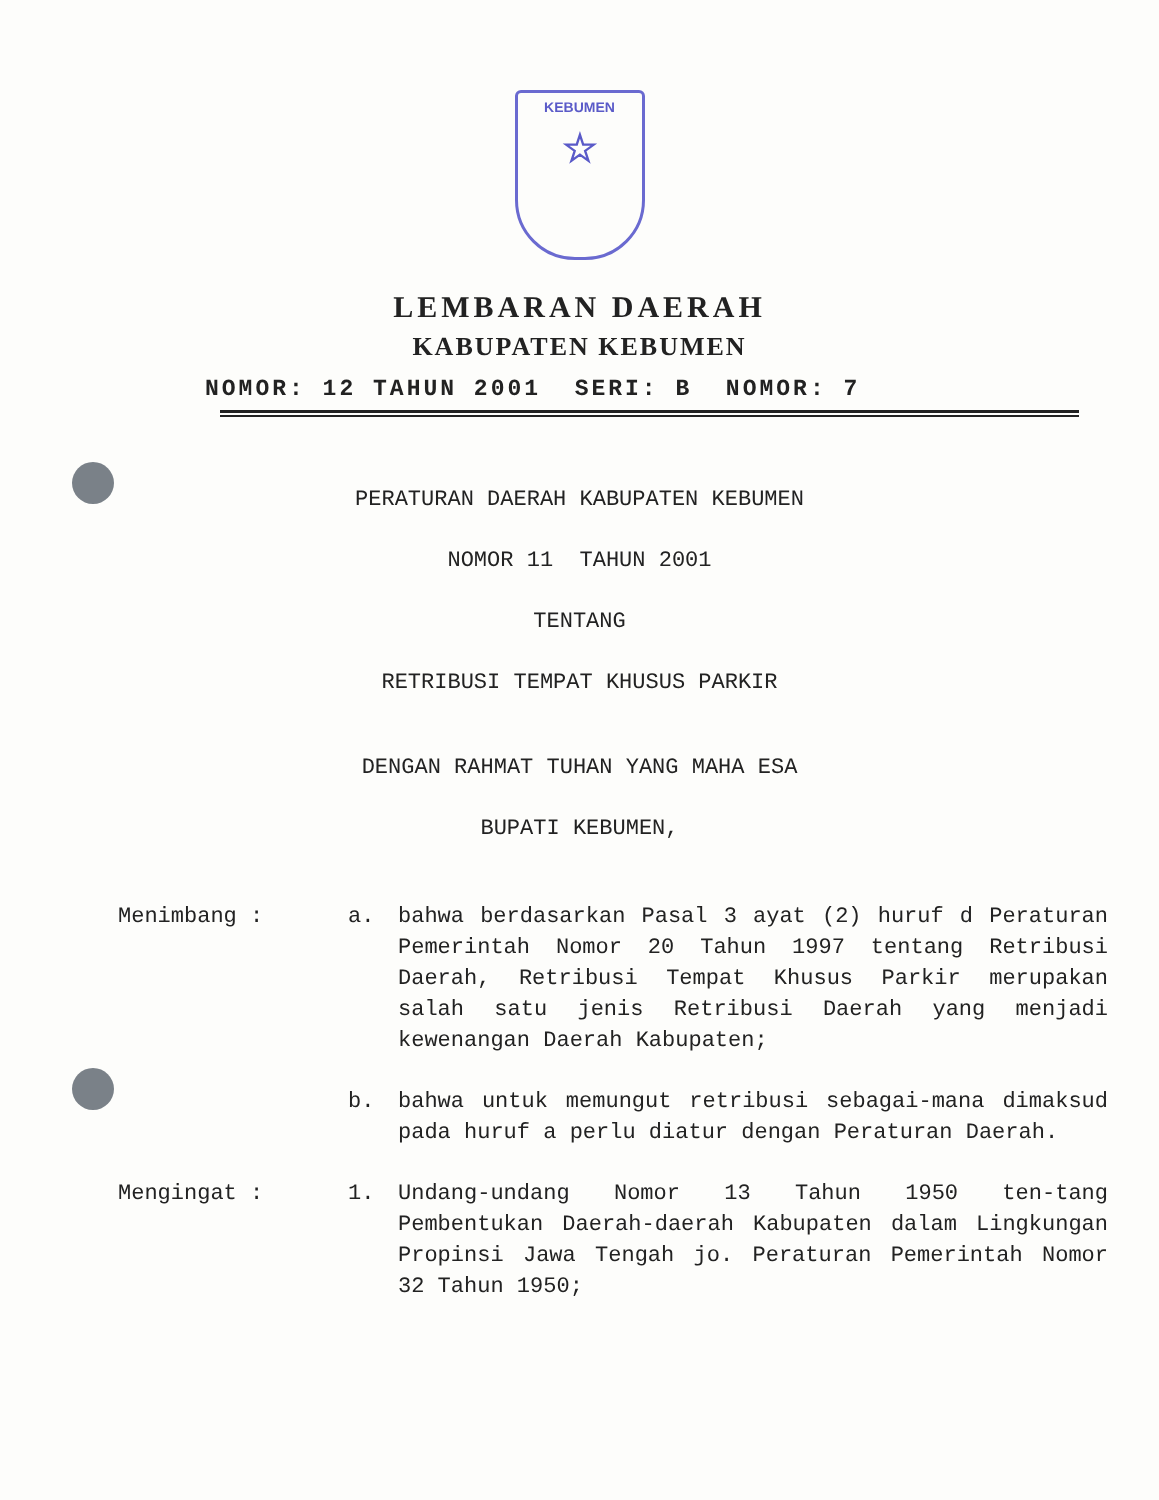KEBUMEN
☆
LEMBARAN DAERAH
KABUPATEN KEBUMEN
NOMOR: 12 TAHUN 2001 SERI: B NOMOR: 7
PERATURAN DAERAH KABUPATEN KEBUMEN
NOMOR 11 TAHUN 2001
TENTANG
RETRIBUSI TEMPAT KHUSUS PARKIR
DENGAN RAHMAT TUHAN YANG MAHA ESA
BUPATI KEBUMEN,
Menimbang : a. bahwa berdasarkan Pasal 3 ayat (2) huruf d Peraturan Pemerintah Nomor 20 Tahun 1997 tentang Retribusi Daerah, Retribusi Tempat Khusus Parkir merupakan salah satu jenis Retribusi Daerah yang menjadi kewenangan Daerah Kabupaten;
b. bahwa untuk memungut retribusi sebagai-mana dimaksud pada huruf a perlu diatur dengan Peraturan Daerah.
Mengingat : 1. Undang-undang Nomor 13 Tahun 1950 ten-tang Pembentukan Daerah-daerah Kabupaten dalam Lingkungan Propinsi Jawa Tengah jo. Peraturan Pemerintah Nomor 32 Tahun 1950;